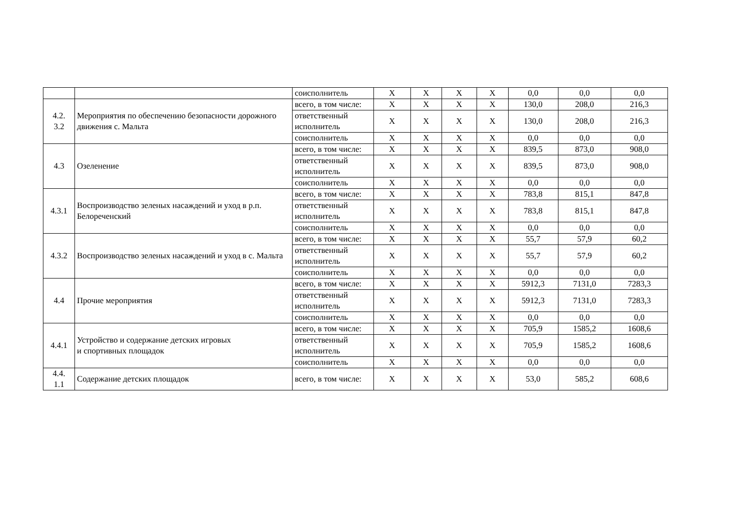| | | соисполнитель | X | X | X | X | 0,0 | 0,0 | 0,0 |
| 4.2. 3.2 | Мероприятия по обеспечению безопасности дорожного движения с. Мальта | всего, в том числе: | X | X | X | X | 130,0 | 208,0 | 216,3 |
| | | ответственный исполнитель | X | X | X | X | 130,0 | 208,0 | 216,3 |
| | | соисполнитель | X | X | X | X | 0,0 | 0,0 | 0,0 |
| 4.3 | Озеленение | всего, в том числе: | X | X | X | X | 839,5 | 873,0 | 908,0 |
| | | ответственный исполнитель | X | X | X | X | 839,5 | 873,0 | 908,0 |
| | | соисполнитель | X | X | X | X | 0,0 | 0,0 | 0,0 |
| 4.3.1 | Воспроизводство зеленых насаждений и уход в р.п. Белореченский | всего, в том числе: | X | X | X | X | 783,8 | 815,1 | 847,8 |
| | | ответственный исполнитель | X | X | X | X | 783,8 | 815,1 | 847,8 |
| | | соисполнитель | X | X | X | X | 0,0 | 0,0 | 0,0 |
| 4.3.2 | Воспроизводство зеленых насаждений и уход в с. Мальта | всего, в том числе: | X | X | X | X | 55,7 | 57,9 | 60,2 |
| | | ответственный исполнитель | X | X | X | X | 55,7 | 57,9 | 60,2 |
| | | соисполнитель | X | X | X | X | 0,0 | 0,0 | 0,0 |
| 4.4 | Прочие мероприятия | всего, в том числе: | X | X | X | X | 5912,3 | 7131,0 | 7283,3 |
| | | ответственный исполнитель | X | X | X | X | 5912,3 | 7131,0 | 7283,3 |
| | | соисполнитель | X | X | X | X | 0,0 | 0,0 | 0,0 |
| 4.4.1 | Устройство и содержание детских игровых и спортивных площадок | всего, в том числе: | X | X | X | X | 705,9 | 1585,2 | 1608,6 |
| | | ответственный исполнитель | X | X | X | X | 705,9 | 1585,2 | 1608,6 |
| | | соисполнитель | X | X | X | X | 0,0 | 0,0 | 0,0 |
| 4.4. 1.1 | Содержание детских площадок | всего, в том числе: | X | X | X | X | 53,0 | 585,2 | 608,6 |